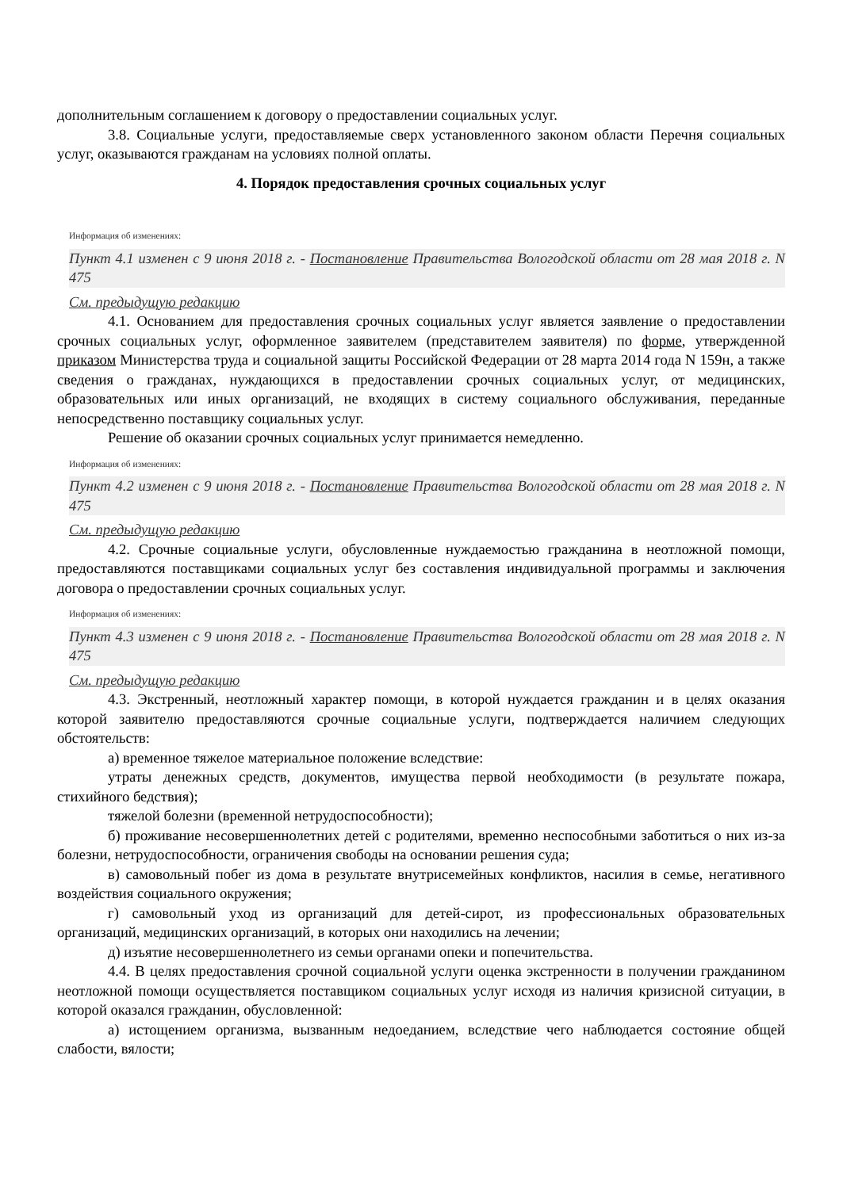дополнительным соглашением к договору о предоставлении социальных услуг.
3.8. Социальные услуги, предоставляемые сверх установленного законом области Перечня социальных услуг, оказываются гражданам на условиях полной оплаты.
4. Порядок предоставления срочных социальных услуг
Информация об изменениях:
Пункт 4.1 изменен с 9 июня 2018 г. - Постановление Правительства Вологодской области от 28 мая 2018 г. N 475
См. предыдущую редакцию
4.1. Основанием для предоставления срочных социальных услуг является заявление о предоставлении срочных социальных услуг, оформленное заявителем (представителем заявителя) по форме, утвержденной приказом Министерства труда и социальной защиты Российской Федерации от 28 марта 2014 года N 159н, а также сведения о гражданах, нуждающихся в предоставлении срочных социальных услуг, от медицинских, образовательных или иных организаций, не входящих в систему социального обслуживания, переданные непосредственно поставщику социальных услуг.
Решение об оказании срочных социальных услуг принимается немедленно.
Информация об изменениях:
Пункт 4.2 изменен с 9 июня 2018 г. - Постановление Правительства Вологодской области от 28 мая 2018 г. N 475
См. предыдущую редакцию
4.2. Срочные социальные услуги, обусловленные нуждаемостью гражданина в неотложной помощи, предоставляются поставщиками социальных услуг без составления индивидуальной программы и заключения договора о предоставлении срочных социальных услуг.
Информация об изменениях:
Пункт 4.3 изменен с 9 июня 2018 г. - Постановление Правительства Вологодской области от 28 мая 2018 г. N 475
См. предыдущую редакцию
4.3. Экстренный, неотложный характер помощи, в которой нуждается гражданин и в целях оказания которой заявителю предоставляются срочные социальные услуги, подтверждается наличием следующих обстоятельств:
а) временное тяжелое материальное положение вследствие:
утраты денежных средств, документов, имущества первой необходимости (в результате пожара, стихийного бедствия);
тяжелой болезни (временной нетрудоспособности);
б) проживание несовершеннолетних детей с родителями, временно неспособными заботиться о них из-за болезни, нетрудоспособности, ограничения свободы на основании решения суда;
в) самовольный побег из дома в результате внутрисемейных конфликтов, насилия в семье, негативного воздействия социального окружения;
г) самовольный уход из организаций для детей-сирот, из профессиональных образовательных организаций, медицинских организаций, в которых они находились на лечении;
д) изъятие несовершеннолетнего из семьи органами опеки и попечительства.
4.4. В целях предоставления срочной социальной услуги оценка экстренности в получении гражданином неотложной помощи осуществляется поставщиком социальных услуг исходя из наличия кризисной ситуации, в которой оказался гражданин, обусловленной:
а) истощением организма, вызванным недоеданием, вследствие чего наблюдается состояние общей слабости, вялости;